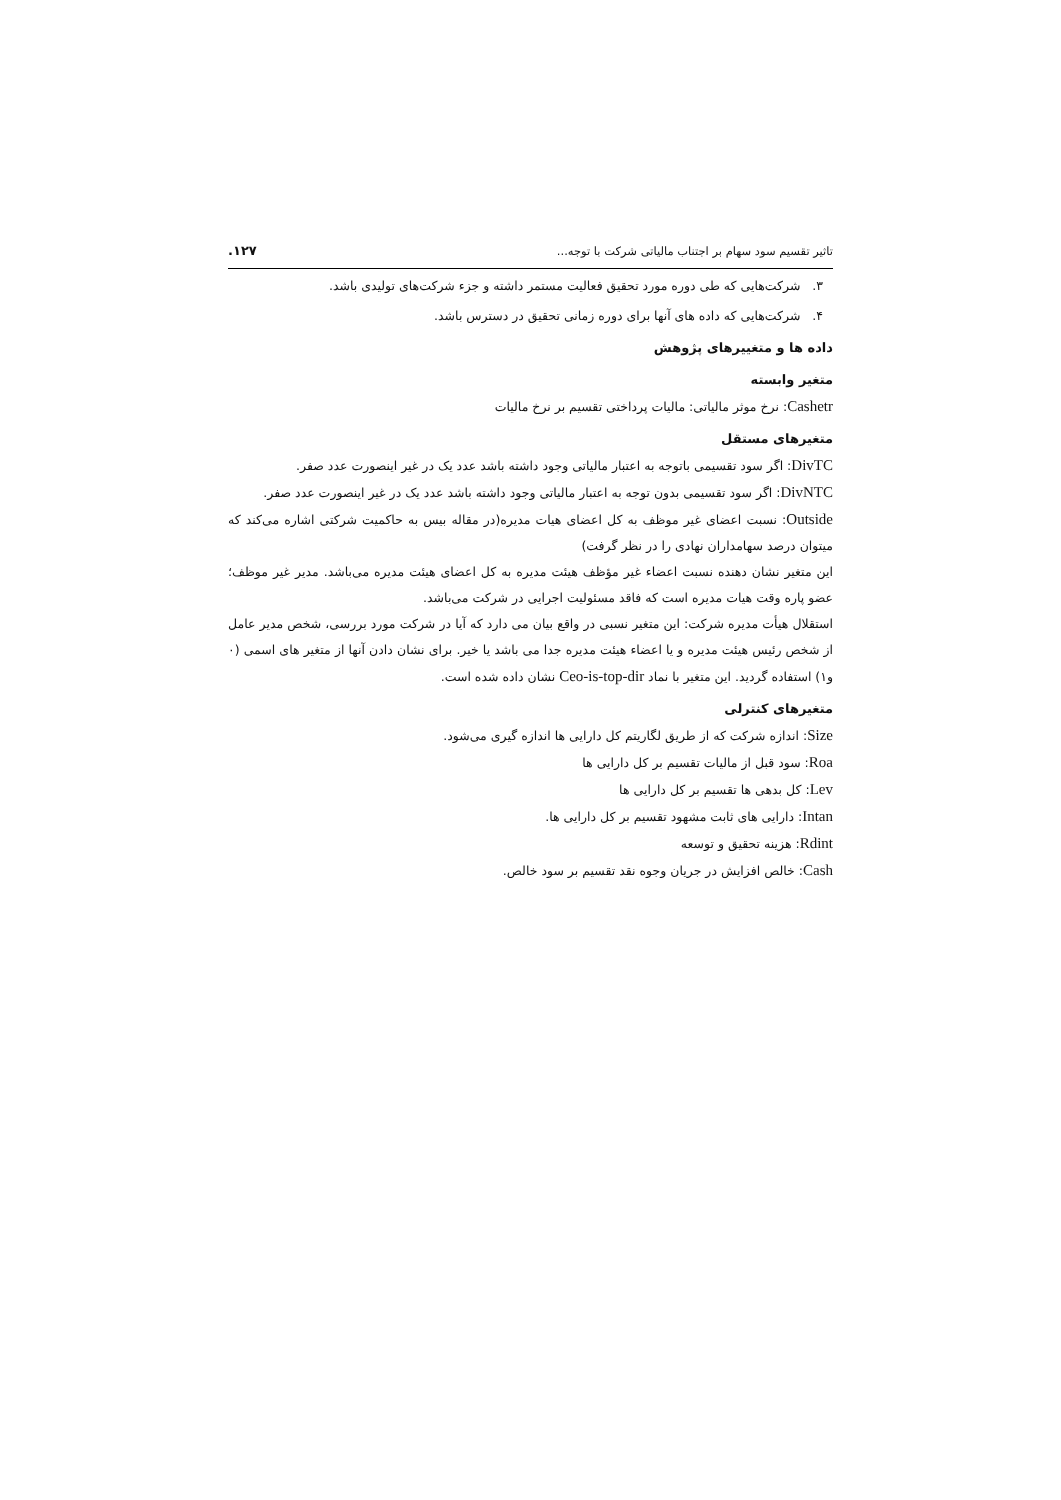تاثیر تقسیم سود سهام بر اجتناب مالیاتی شرکت با توجه... ۱۲۷.
۳. شرکت‌هایی که طی دوره مورد تحقیق فعالیت مستمر داشته و جزء شرکت‌های تولیدی باشد.
۴. شرکت‌هایی که داده های آنها برای دوره زمانی تحقیق در دسترس باشد.
داده ها و متغییرهای پژوهش
متغیر وابسته
Cashetr: نرخ موثر مالیاتی: مالیات پرداختی تقسیم بر نرخ مالیات
متغیرهای مستقل
DivTC: اگر سود تقسیمی باتوجه به اعتبار مالیاتی وجود داشته باشد عدد یک در غیر اینصورت عدد صفر.
DivNTC: اگر سود تقسیمی بدون توجه به اعتبار مالیاتی وجود داشته باشد عدد یک در غیر اینصورت عدد صفر.
Outside: نسبت اعضای غیر موظف به کل اعضای هیات مدیره(در مقاله بیس به حاکمیت شرکتی اشاره می‌کند که میتوان درصد سهامداران نهادی را در نظر گرفت)
این متغیر نشان دهنده نسبت اعضاء غیر مؤظف هیئت مدیره به کل اعضای هیئت مدیره می‌باشد. مدیر غیر موظف؛عضو پاره وقت هیات مدیره است که فاقد مسئولیت اجرایی در شرکت می‌باشد.
استقلال هیأت مدیره شرکت: این متغیر نسبی در واقع بیان می دارد که آیا در شرکت مورد بررسی، شخص مدیر عامل از شخص رئیس هیئت مدیره و یا اعضاء هیئت مدیره جدا می باشد یا خیر. برای نشان دادن آنها از متغیر های اسمی (۰ و۱) استفاده گردید. این متغیر با نماد Ceo-is-top-dir نشان داده شده است.
متغیرهای کنترلی
Size: اندازه شرکت که از طریق لگاریتم کل دارایی ها اندازه گیری می‌شود.
Roa: سود قبل از مالیات تقسیم بر کل دارایی ها
Lev: کل بدهی ها تقسیم بر کل دارایی ها
Intan: دارایی های ثابت مشهود تقسیم بر کل دارایی ها.
Rdint: هزینه تحقیق و توسعه
Cash: خالص افزایش در جریان وجوه نقد تقسیم بر سود خالص.